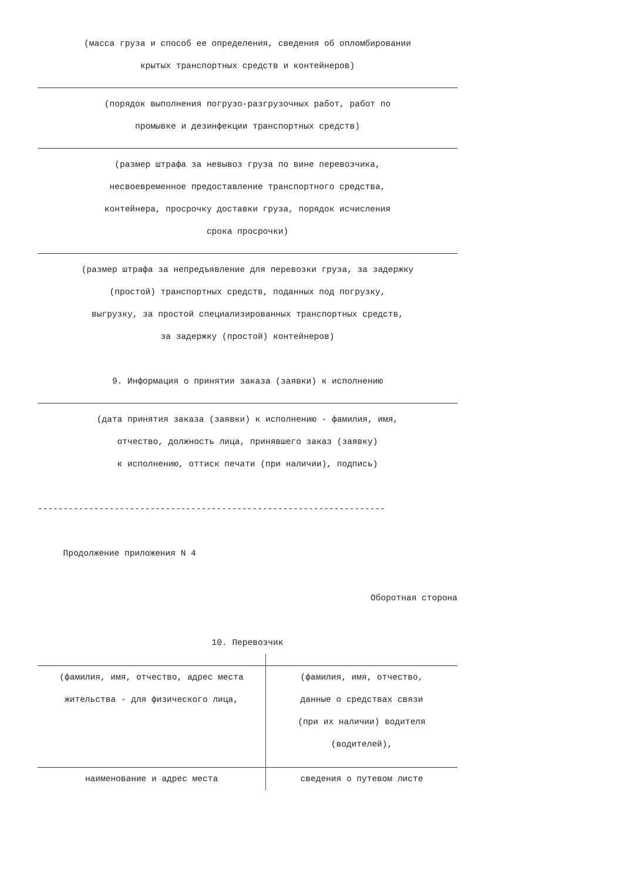(масса груза и способ ее определения, сведения об опломбировании
крытых транспортных средств и контейнеров)
(порядок выполнения погрузо-разгрузочных работ, работ по
промывке и дезинфекции транспортных средств)
(размер штрафа за невывоз груза по вине перевозчика,
несвоевременное предоставление транспортного средства,
контейнера, просрочку доставки груза, порядок исчисления
срока просрочки)
(размер штрафа за непредъявление для перевозки груза, за задержку
(простой) транспортных средств, поданных под погрузку,
выгрузку, за простой специализированных транспортных средств,
за задержку (простой) контейнеров)
9. Информация о принятии заказа (заявки) к исполнению
(дата принятия заказа (заявки) к исполнению - фамилия, имя,
отчество, должность лица, принявшего заказ (заявку)
к исполнению, оттиск печати (при наличии), подпись)
--------------------------------------------------------------------
Продолжение приложения N 4
Оборотная сторона
10. Перевозчик
(фамилия, имя, отчество, адрес места
(фамилия, имя, отчество,
жительства - для физического лица,
данные о средствах связи
(при их наличии) водителя
(водителей),
наименование и адрес места
сведения о путевом листе